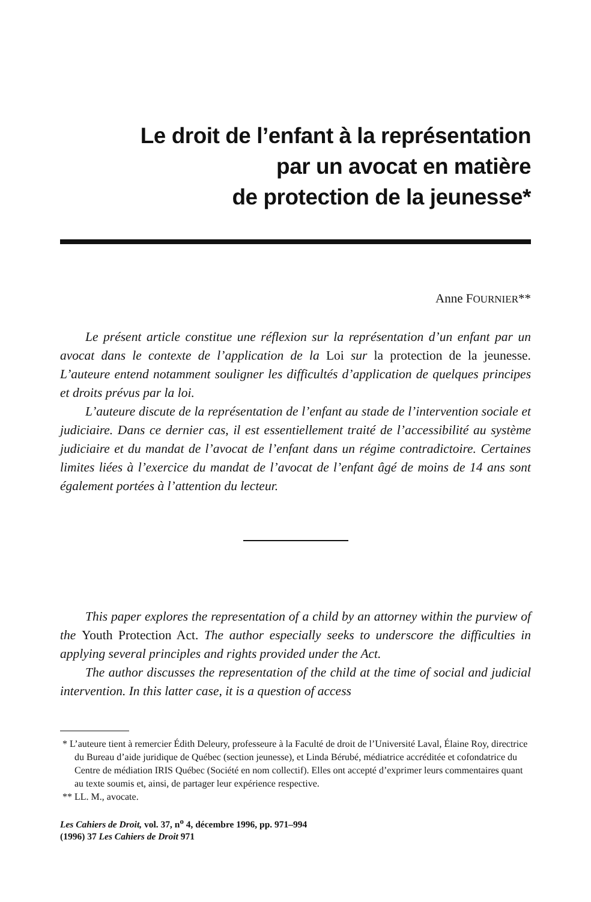Le droit de l’enfant à la représentation
par un avocat en matière
de protection de la jeunesse*
Anne FOURNIER**
Le présent article constitue une réflexion sur la représentation d’un enfant par un avocat dans le contexte de l’application de la Loi sur la protection de la jeunesse. L’auteure entend notamment souligner les difficultés d’application de quelques principes et droits prévus par la loi.
L’auteure discute de la représentation de l’enfant au stade de l’intervention sociale et judiciaire. Dans ce dernier cas, il est essentiellement traité de l’accessibilité au système judiciaire et du mandat de l’avocat de l’enfant dans un régime contradictoire. Certaines limites liées à l’exercice du mandat de l’avocat de l’enfant âgé de moins de 14 ans sont également portées à l’attention du lecteur.
This paper explores the representation of a child by an attorney within the purview of the Youth Protection Act. The author especially seeks to underscore the difficulties in applying several principles and rights provided under the Act.
The author discusses the representation of the child at the time of social and judicial intervention. In this latter case, it is a question of access
* L’auteure tient à remercier Édith Deleury, professeure à la Faculté de droit de l’Université Laval, Élaine Roy, directrice du Bureau d’aide juridique de Québec (section jeunesse), et Linda Bérubé, médiatrice accréditée et cofondatrice du Centre de médiation IRIS Québec (Société en nom collectif). Elles ont accepté d’exprimer leurs commentaires quant au texte soumis et, ainsi, de partager leur expérience respective.
** LL. M., avocate.
Les Cahiers de Droit, vol. 37, n<sup>o</sup> 4, décembre 1996, pp. 971–994
(1996) 37 Les Cahiers de Droit 971